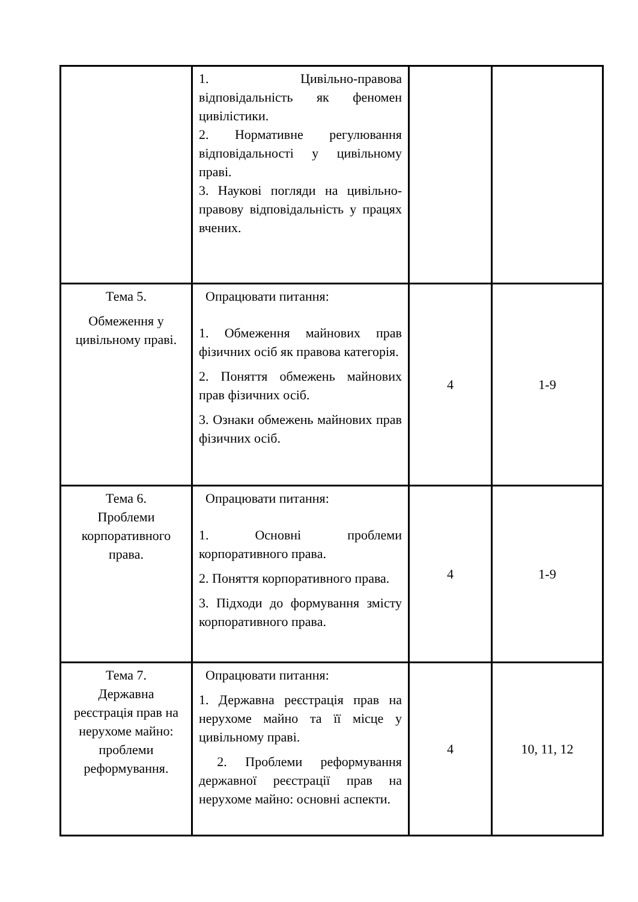| | 1. Цивільно-правова відповідальність як феномен цивілістики. 2. Нормативне регулювання відповідальності у цивільному праві. 3. Наукові погляди на цивільно-правову відповідальність у працях вчених. | | |
| Тема 5. Обмеження у цивільному праві. | Опрацювати питання: 1. Обмеження майнових прав фізичних осіб як правова категорія. 2. Поняття обмежень майнових прав фізичних осіб. 3. Ознаки обмежень майнових прав фізичних осіб. | 4 | 1-9 |
| Тема 6. Проблеми корпоративного права. | Опрацювати питання: 1. Основні проблеми корпоративного права. 2. Поняття корпоративного права. 3. Підходи до формування змісту корпоративного права. | 4 | 1-9 |
| Тема 7. Державна реєстрація прав на нерухоме майно: проблеми реформування. | Опрацювати питання: 1. Державна реєстрація прав на нерухоме майно та її місце у цивільному праві. 2. Проблеми реформування державної реєстрації прав на нерухоме майно: основні аспекти. | 4 | 10, 11, 12 |